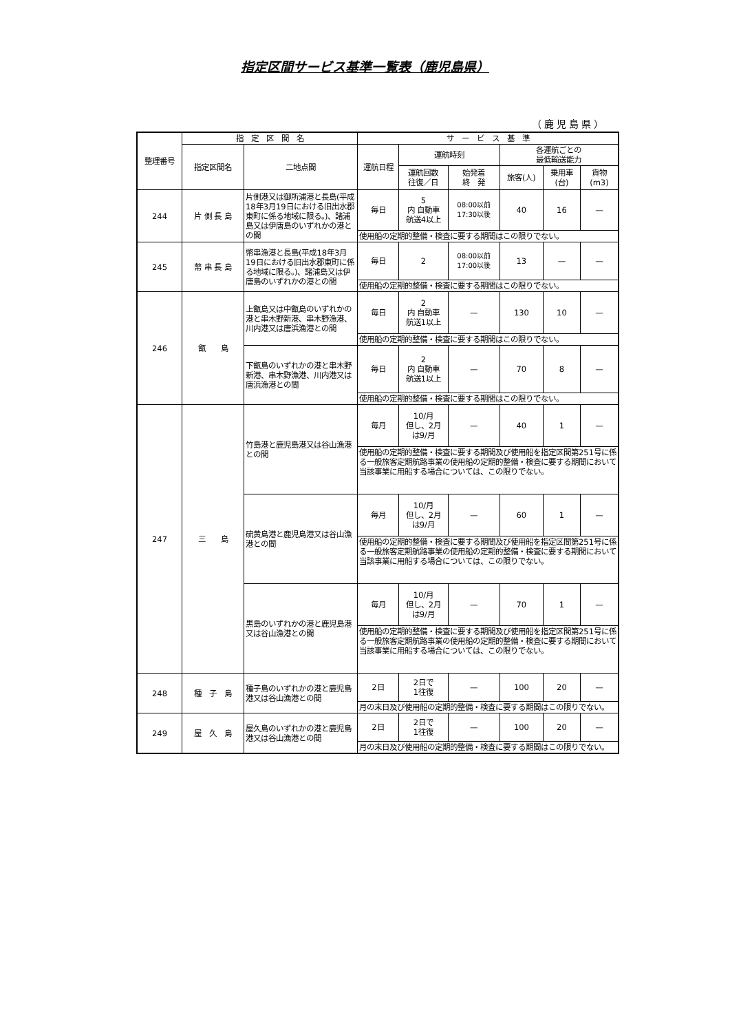指定区間サービス基準一覧表（鹿児島県）
（鹿児島県）
| 整理番号 | 指 定 区 間 名 | | サ ー ビ ス 基 準 | | | | | |
| --- | --- | --- | --- | --- | --- | --- | --- | --- |
| | 指定区間名 | 二地点間 | 運航日程 | 運航時刻 | | 各運航ごとの 最低輸送能力 | | |
| | | | | 運航回数 往復／日 | 始発着 終 発 | 旅客(人) | 乗用車 (台) | 貨物 (m3) |
| 244 | 片 側 長 島 | 片側港又は御所浦港と長島(平成18年3月19日における旧出水郡東町に係る地域に限る。)、諸浦島又は伊唐島のいずれかの港との間 | 毎日 | 5 内 自動車 航送4以上 | 08:00以前 17:30以後 | 40 | 16 | — |
| | | | 使用船の定期的整備・検査に要する期間はこの限りでない。 | | | | | |
| 245 | 幣 串 長 島 | 幣串漁港と長島(平成18年3月19日における旧出水郡東町に係る地域に限る。)、諸浦島又は伊唐島のいずれかの港との間 | 毎日 | 2 | 08:00以前 17:00以後 | 13 | — | — |
| | | | 使用船の定期的整備・検査に要する期間はこの限りでない。 | | | | | |
| 246 | 甑 島 | 上甑島又は中甑島のいずれかの港と串木野新港、串木野漁港、川内港又は唐浜漁港との間 | 毎日 | 2 内 自動車 航送1以上 | — | 130 | 10 | — |
| | | | 使用船の定期的整備・検査に要する期間はこの限りでない。 | | | | | |
| | | 下甑島のいずれかの港と串木野新港、串木野漁港、川内港又は唐浜漁港との間 | 毎日 | 2 内 自動車 航送1以上 | — | 70 | 8 | — |
| | | | 使用船の定期的整備・検査に要する期間はこの限りでない。 | | | | | |
| 247 | 三 島 | 竹島港と鹿児島港又は谷山漁港との間 | 毎月 | 10/月 但し、2月 は9/月 | — | 40 | 1 | — |
| | | | 使用船の定期的整備・検査に要する期間及び使用船を指定区間第251号に係る一般旅客定期航路事業の使用船の定期的整備・検査に要する期間において当該事業に用船する場合については、この限りでない。 | | | | | |
| | | 硫黄島港と鹿児島港又は谷山漁港との間 | 毎月 | 10/月 但し、2月 は9/月 | — | 60 | 1 | — |
| | | | 使用船の定期的整備・検査に要する期間及び使用船を指定区間第251号に係る一般旅客定期航路事業の使用船の定期的整備・検査に要する期間において当該事業に用船する場合については、この限りでない。 | | | | | |
| | | 黒島のいずれかの港と鹿児島港又は谷山漁港との間 | 毎月 | 10/月 但し、2月 は9/月 | — | 70 | 1 | — |
| | | | 使用船の定期的整備・検査に要する期間及び使用船を指定区間第251号に係る一般旅客定期航路事業の使用船の定期的整備・検査に要する期間において当該事業に用船する場合については、この限りでない。 | | | | | |
| 248 | 種 子 島 | 種子島のいずれかの港と鹿児島港又は谷山漁港との間 | 2日 | 2日で 1往復 | — | 100 | 20 | — |
| | | | 月の末日及び使用船の定期的整備・検査に要する期間はこの限りでない。 | | | | | |
| 249 | 屋 久 島 | 屋久島のいずれかの港と鹿児島港又は谷山漁港との間 | 2日 | 2日で 1往復 | — | 100 | 20 | — |
| | | | 月の末日及び使用船の定期的整備・検査に要する期間はこの限りでない。 | | | | | |